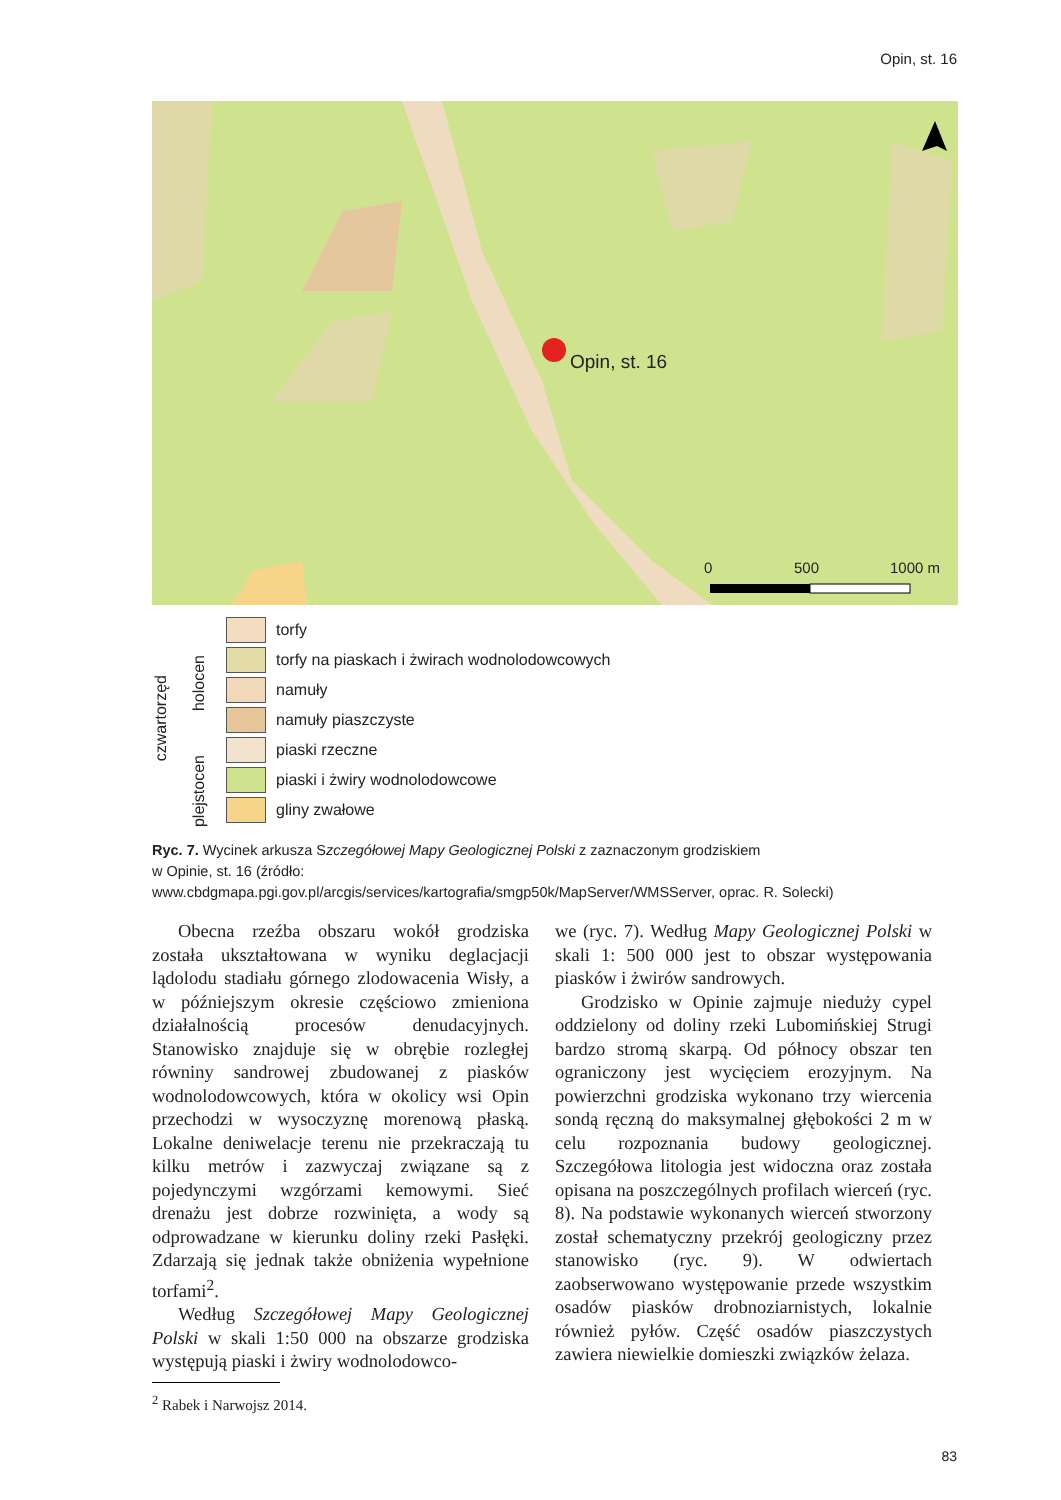Opin, st. 16
Opin, st. 16
0 500 1000 m
czwartorzęd
holocen
plejstocen
torfy
torfy na piaskach i żwirach wodnolodowcowych
namuły
namuły piaszczyste
piaski rzeczne
piaski i żwiry wodnolodowcowe
gliny zwałowe
Ryc. 7. Wycinek arkusza Szczegółowej Mapy Geologicznej Polski z zaznaczonym grodziskiem
w Opinie, st. 16 (źródło:
www.cbdgmapa.pgi.gov.pl/arcgis/services/kartografia/smgp50k/MapServer/WMSServer, oprac. R. Solecki)
Obecna rzeźba obszaru wokół grodziska została ukształtowana w wyniku deglacjacji lądolodu stadiału górnego zlodowacenia Wisły, a w późniejszym okresie częściowo zmieniona działalnością procesów denudacyjnych. Stanowisko znajduje się w obrębie rozległej równiny sandrowej zbudowanej z piasków wodnolodowcowych, która w okolicy wsi Opin przechodzi w wysoczyznę morenową płaską. Lokalne deniwelacje terenu nie przekraczają tu kilku metrów i zazwyczaj związane są z pojedynczymi wzgórzami kemowymi. Sieć drenażu jest dobrze rozwinięta, a wody są odprowadzane w kierunku doliny rzeki Pasłęki. Zdarzają się jednak także obniżenia wypełnione torfami<sup>2</sup>.
Według Szczegółowej Mapy Geologicznej Polski w skali 1:50 000 na obszarze grodziska występują piaski i żwiry wodnolodowco-
<sup>2</sup> Rabek i Narwojsz 2014.
we (ryc. 7). Według Mapy Geologicznej Polski w skali 1: 500 000 jest to obszar występowania piasków i żwirów sandrowych.
Grodzisko w Opinie zajmuje nieduży cypel oddzielony od doliny rzeki Lubomińskiej Strugi bardzo stromą skarpą. Od północy obszar ten ograniczony jest wycięciem erozyjnym. Na powierzchni grodziska wykonano trzy wiercenia sondą ręczną do maksymalnej głębokości 2 m w celu rozpoznania budowy geologicznej. Szczegółowa litologia jest widoczna oraz została opisana na poszczególnych profilach wierceń (ryc. 8). Na podstawie wykonanych wierceń stworzony został schematyczny przekrój geologiczny przez stanowisko (ryc. 9). W odwiertach zaobserwowano występowanie przede wszystkim osadów piasków drobnoziarnistych, lokalnie również pyłów. Część osadów piaszczystych zawiera niewielkie domieszki związków żelaza.
83